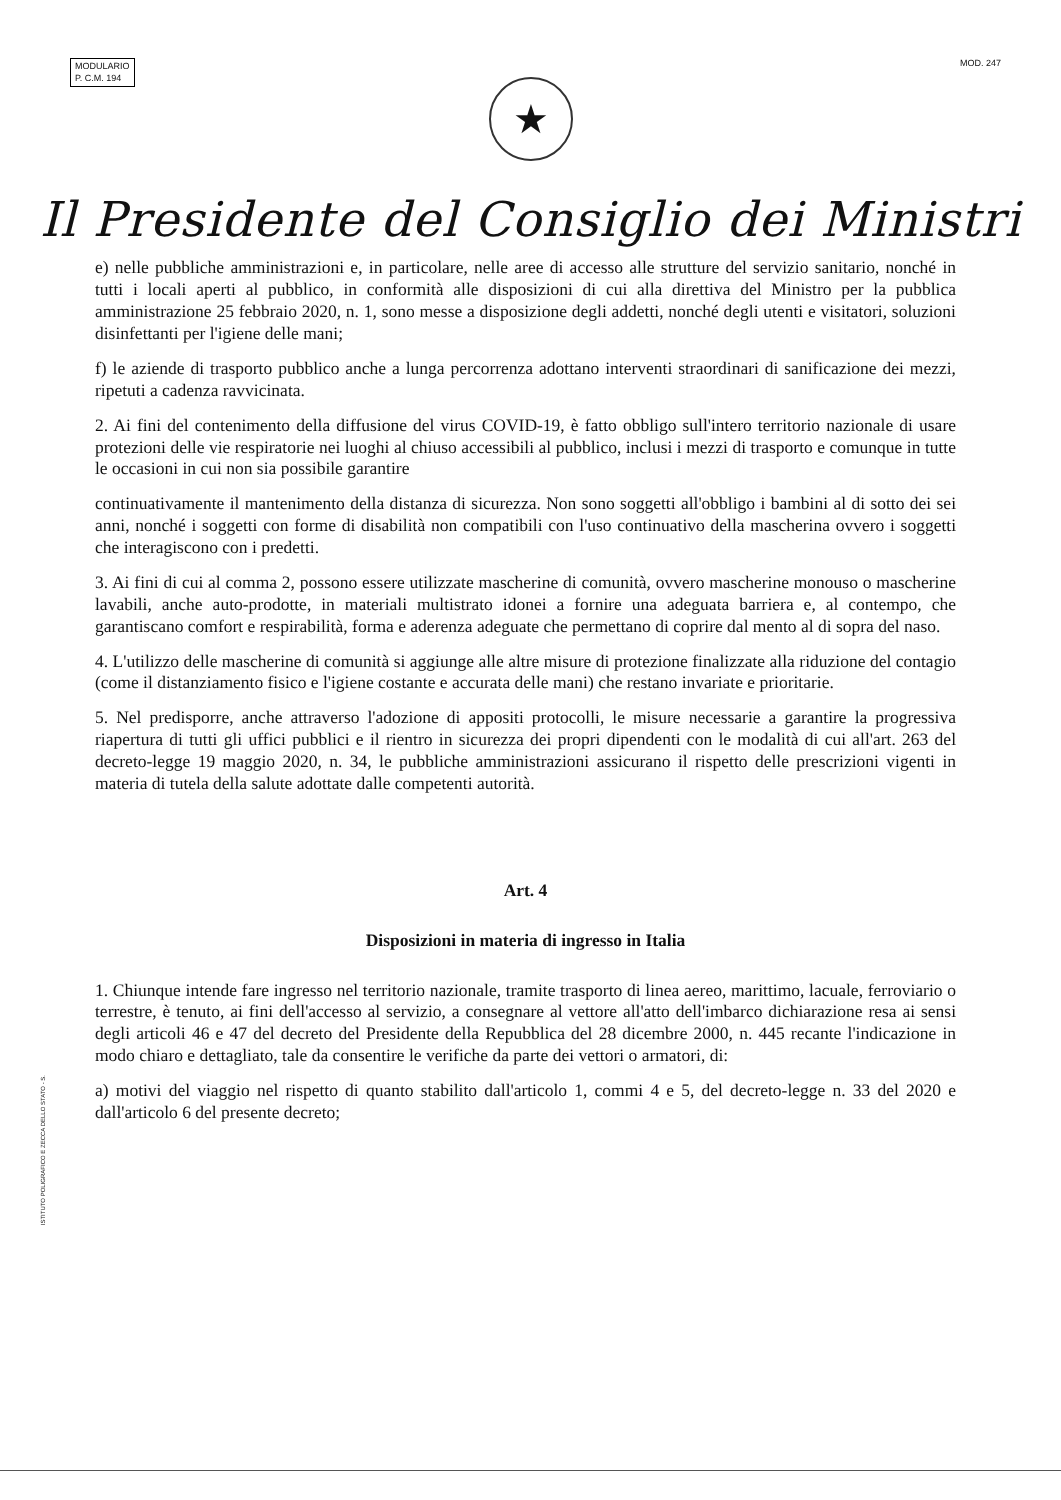MODULARIO
P. C.M. 194
MOD. 247
★
Il Presidente del Consiglio dei Ministri
e) nelle pubbliche amministrazioni e, in particolare, nelle aree di accesso alle strutture del servizio sanitario, nonché in tutti i locali aperti al pubblico, in conformità alle disposizioni di cui alla direttiva del Ministro per la pubblica amministrazione 25 febbraio 2020, n. 1, sono messe a disposizione degli addetti, nonché degli utenti e visitatori, soluzioni disinfettanti per l'igiene delle mani;
f) le aziende di trasporto pubblico anche a lunga percorrenza adottano interventi straordinari di sanificazione dei mezzi, ripetuti a cadenza ravvicinata.
2. Ai fini del contenimento della diffusione del virus COVID-19, è fatto obbligo sull'intero territorio nazionale di usare protezioni delle vie respiratorie nei luoghi al chiuso accessibili al pubblico, inclusi i mezzi di trasporto e comunque in tutte le occasioni in cui non sia possibile garantire
continuativamente il mantenimento della distanza di sicurezza. Non sono soggetti all'obbligo i bambini al di sotto dei sei anni, nonché i soggetti con forme di disabilità non compatibili con l'uso continuativo della mascherina ovvero i soggetti che interagiscono con i predetti.
3. Ai fini di cui al comma 2, possono essere utilizzate mascherine di comunità, ovvero mascherine monouso o mascherine lavabili, anche auto-prodotte, in materiali multistrato idonei a fornire una adeguata barriera e, al contempo, che garantiscano comfort e respirabilità, forma e aderenza adeguate che permettano di coprire dal mento al di sopra del naso.
4. L'utilizzo delle mascherine di comunità si aggiunge alle altre misure di protezione finalizzate alla riduzione del contagio (come il distanziamento fisico e l'igiene costante e accurata delle mani) che restano invariate e prioritarie.
5. Nel predisporre, anche attraverso l'adozione di appositi protocolli, le misure necessarie a garantire la progressiva riapertura di tutti gli uffici pubblici e il rientro in sicurezza dei propri dipendenti con le modalità di cui all'art. 263 del decreto-legge 19 maggio 2020, n. 34, le pubbliche amministrazioni assicurano il rispetto delle prescrizioni vigenti in materia di tutela della salute adottate dalle competenti autorità.
Art. 4
Disposizioni in materia di ingresso in Italia
1. Chiunque intende fare ingresso nel territorio nazionale, tramite trasporto di linea aereo, marittimo, lacuale, ferroviario o terrestre, è tenuto, ai fini dell'accesso al servizio, a consegnare al vettore all'atto dell'imbarco dichiarazione resa ai sensi degli articoli 46 e 47 del decreto del Presidente della Repubblica del 28 dicembre 2000, n. 445 recante l'indicazione in modo chiaro e dettagliato, tale da consentire le verifiche da parte dei vettori o armatori, di:
a) motivi del viaggio nel rispetto di quanto stabilito dall'articolo 1, commi 4 e 5, del decreto-legge n. 33 del 2020 e dall'articolo 6 del presente decreto;
ISTITUTO POLIGRAFICO E ZECCA DELLO STATO - S.